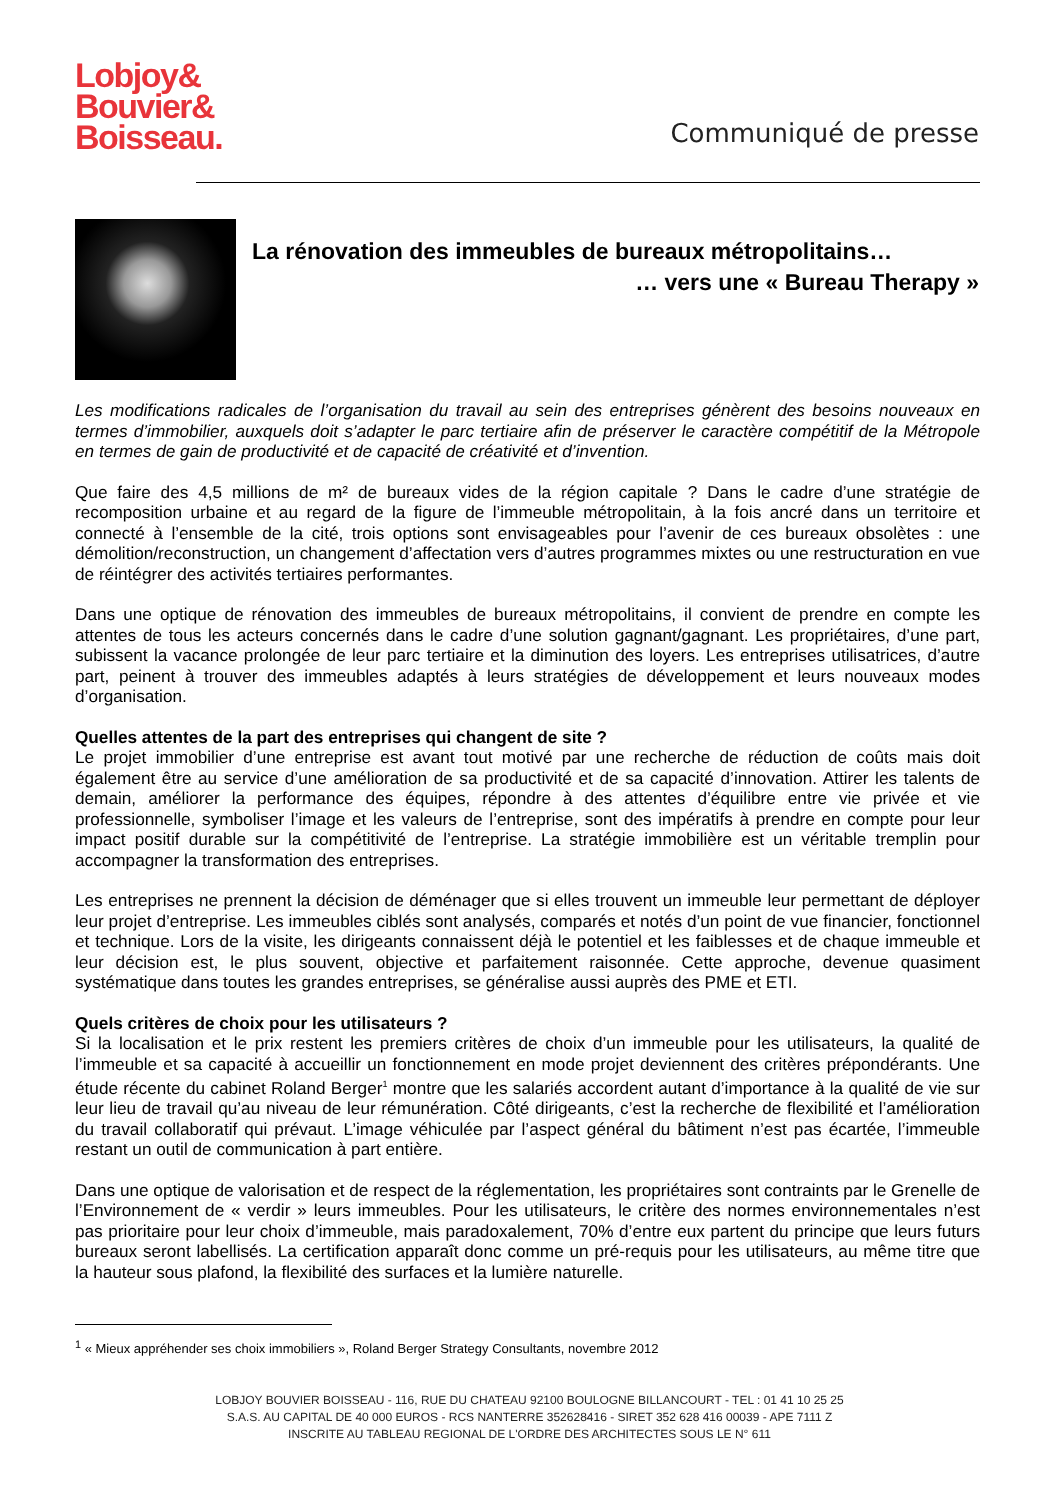Lobjoy&
Bouvier&
Boisseau.
Communiqué de presse
La rénovation des immeubles de bureaux métropolitains…
… vers une « Bureau Therapy »
Les modifications radicales de l’organisation du travail au sein des entreprises génèrent des besoins nouveaux en termes d’immobilier, auxquels doit s’adapter le parc tertiaire afin de préserver le caractère compétitif de la Métropole en termes de gain de productivité et de capacité de créativité et d’invention.
Que faire des 4,5 millions de m² de bureaux vides de la région capitale ? Dans le cadre d’une stratégie de recomposition urbaine et au regard de la figure de l’immeuble métropolitain, à la fois ancré dans un territoire et connecté à l’ensemble de la cité, trois options sont envisageables pour l’avenir de ces bureaux obsolètes : une démolition/reconstruction, un changement d’affectation vers d’autres programmes mixtes ou une restructuration en vue de réintégrer des activités tertiaires performantes.
Dans une optique de rénovation des immeubles de bureaux métropolitains, il convient de prendre en compte les attentes de tous les acteurs concernés dans le cadre d’une solution gagnant/gagnant. Les propriétaires, d’une part, subissent la vacance prolongée de leur parc tertiaire et la diminution des loyers. Les entreprises utilisatrices, d’autre part, peinent à trouver des immeubles adaptés à leurs stratégies de développement et leurs nouveaux modes d’organisation.
Quelles attentes de la part des entreprises qui changent de site ?
Le projet immobilier d’une entreprise est avant tout motivé par une recherche de réduction de coûts mais doit également être au service d’une amélioration de sa productivité et de sa capacité d’innovation. Attirer les talents de demain, améliorer la performance des équipes, répondre à des attentes d’équilibre entre vie privée et vie professionnelle, symboliser l’image et les valeurs de l’entreprise, sont des impératifs à prendre en compte pour leur impact positif durable sur la compétitivité de l’entreprise. La stratégie immobilière est un véritable tremplin pour accompagner la transformation des entreprises.
Les entreprises ne prennent la décision de déménager que si elles trouvent un immeuble leur permettant de déployer leur projet d’entreprise. Les immeubles ciblés sont analysés, comparés et notés d’un point de vue financier, fonctionnel et technique. Lors de la visite, les dirigeants connaissent déjà le potentiel et les faiblesses et de chaque immeuble et leur décision est, le plus souvent, objective et parfaitement raisonnée. Cette approche, devenue quasiment systématique dans toutes les grandes entreprises, se généralise aussi auprès des PME et ETI.
Quels critères de choix pour les utilisateurs ?
Si la localisation et le prix restent les premiers critères de choix d’un immeuble pour les utilisateurs, la qualité de l’immeuble et sa capacité à accueillir un fonctionnement en mode projet deviennent des critères prépondérants. Une étude récente du cabinet Roland Berger<sup>1</sup> montre que les salariés accordent autant d’importance à la qualité de vie sur leur lieu de travail qu’au niveau de leur rémunération. Côté dirigeants, c’est la recherche de flexibilité et l’amélioration du travail collaboratif qui prévaut. L’image véhiculée par l’aspect général du bâtiment n’est pas écartée, l’immeuble restant un outil de communication à part entière.
Dans une optique de valorisation et de respect de la réglementation, les propriétaires sont contraints par le Grenelle de l’Environnement de « verdir » leurs immeubles. Pour les utilisateurs, le critère des normes environnementales n’est pas prioritaire pour leur choix d’immeuble, mais paradoxalement, 70% d’entre eux partent du principe que leurs futurs bureaux seront labellisés. La certification apparaît donc comme un pré-requis pour les utilisateurs, au même titre que la hauteur sous plafond, la flexibilité des surfaces et la lumière naturelle.
<sup>1</sup> « Mieux appréhender ses choix immobiliers », Roland Berger Strategy Consultants, novembre 2012
LOBJOY BOUVIER BOISSEAU - 116, RUE DU CHATEAU 92100 BOULOGNE BILLANCOURT - TEL : 01 41 10 25 25
S.A.S. AU CAPITAL DE 40 000 EUROS - RCS NANTERRE 352628416 - SIRET 352 628 416 00039 - APE 7111 Z
INSCRITE AU TABLEAU REGIONAL DE L'ORDRE DES ARCHITECTES SOUS LE N° 611